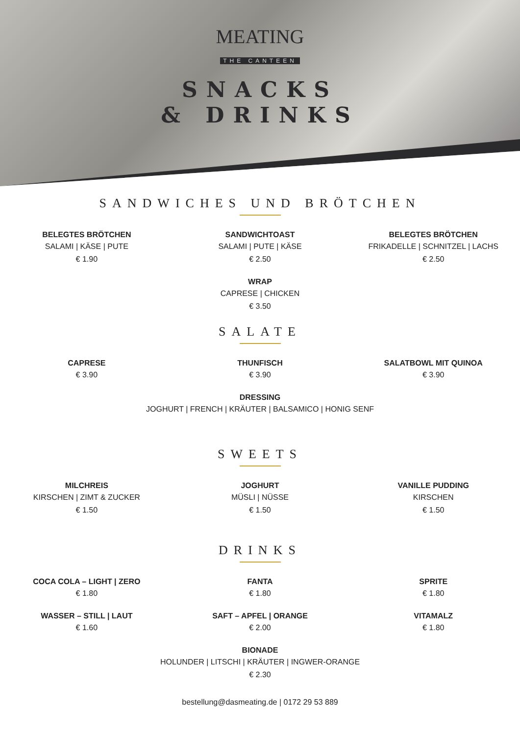MEATING
THE CANTEEN
SNACKS
& DRINKS
SANDWICHES UND BRÖTCHEN
BELEGTES BRÖTCHEN
SALAMI | KÄSE | PUTE
€ 1.90
SANDWICHTOAST
SALAMI | PUTE | KÄSE
€ 2.50
BELEGTES BRÖTCHEN
FRIKADELLE | SCHNITZEL | LACHS
€ 2.50
WRAP
CAPRESE | CHICKEN
€ 3.50
SALATE
CAPRESE
€ 3.90
THUNFISCH
€ 3.90
SALATBOWL MIT QUINOA
€ 3.90
DRESSING
JOGHURT | FRENCH | KRÄUTER | BALSAMICO | HONIG SENF
SWEETS
MILCHREIS
KIRSCHEN | ZIMT & ZUCKER
€ 1.50
JOGHURT
MÜSLI | NÜSSE
€ 1.50
VANILLE PUDDING
KIRSCHEN
€ 1.50
DRINKS
COCA COLA – LIGHT | ZERO
€ 1.80
FANTA
€ 1.80
SPRITE
€ 1.80
WASSER – STILL | LAUT
€ 1.60
SAFT – APFEL | ORANGE
€ 2.00
VITAMALZ
€ 1.80
BIONADE
HOLUNDER | LITSCHI | KRÄUTER | INGWER-ORANGE
€ 2.30
bestellung@dasmeating.de | 0172 29 53 889